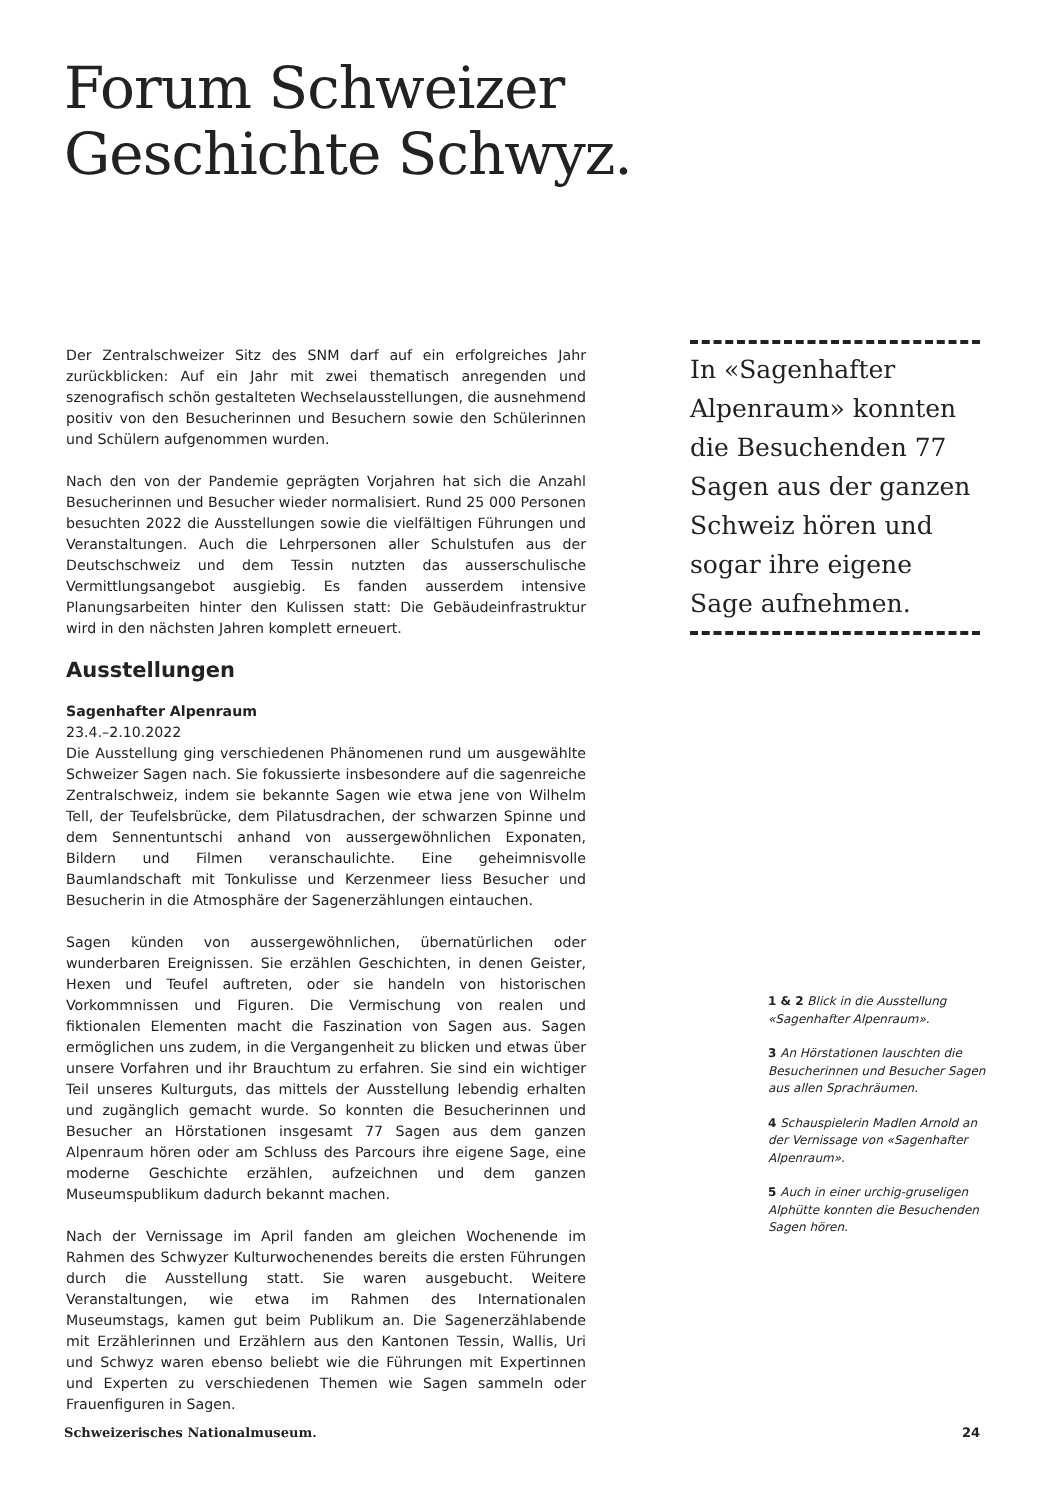Forum Schweizer
Geschichte Schwyz.
Der Zentralschweizer Sitz des SNM darf auf ein erfolgreiches Jahr zurückblicken: Auf ein Jahr mit zwei thematisch anregenden und szenografisch schön gestalteten Wechselausstellungen, die ausnehmend positiv von den Besucherinnen und Besuchern sowie den Schülerinnen und Schülern aufgenommen wurden.
Nach den von der Pandemie geprägten Vorjahren hat sich die Anzahl Besucherinnen und Besucher wieder normalisiert. Rund 25 000 Personen besuchten 2022 die Ausstellungen sowie die vielfältigen Führungen und Veranstaltungen. Auch die Lehrpersonen aller Schulstufen aus der Deutschschweiz und dem Tessin nutzten das ausserschulische Vermittlungsangebot ausgiebig. Es fanden ausserdem intensive Planungsarbeiten hinter den Kulissen statt: Die Gebäudeinfrastruktur wird in den nächsten Jahren komplett erneuert.
Ausstellungen
Sagenhafter Alpenraum
23.4.–2.10.2022
Die Ausstellung ging verschiedenen Phänomenen rund um ausgewählte Schweizer Sagen nach. Sie fokussierte insbesondere auf die sagenreiche Zentralschweiz, indem sie bekannte Sagen wie etwa jene von Wilhelm Tell, der Teufelsbrücke, dem Pilatusdrachen, der schwarzen Spinne und dem Sennentuntschi anhand von aussergewöhnlichen Exponaten, Bildern und Filmen veranschaulichte. Eine geheimnisvolle Baumlandschaft mit Tonkulisse und Kerzenmeer liess Besucher und Besucherin in die Atmosphäre der Sagenerzählungen eintauchen.
Sagen künden von aussergewöhnlichen, übernatürlichen oder wunderbaren Ereignissen. Sie erzählen Geschichten, in denen Geister, Hexen und Teufel auftreten, oder sie handeln von historischen Vorkommnissen und Figuren. Die Vermischung von realen und fiktionalen Elementen macht die Faszination von Sagen aus. Sagen ermöglichen uns zudem, in die Vergangenheit zu blicken und etwas über unsere Vorfahren und ihr Brauchtum zu erfahren. Sie sind ein wichtiger Teil unseres Kulturguts, das mittels der Ausstellung lebendig erhalten und zugänglich gemacht wurde. So konnten die Besucherinnen und Besucher an Hörstationen insgesamt 77 Sagen aus dem ganzen Alpenraum hören oder am Schluss des Parcours ihre eigene Sage, eine moderne Geschichte erzählen, aufzeichnen und dem ganzen Museumspublikum dadurch bekannt machen.
Nach der Vernissage im April fanden am gleichen Wochenende im Rahmen des Schwyzer Kulturwochenendes bereits die ersten Führungen durch die Ausstellung statt. Sie waren ausgebucht. Weitere Veranstaltungen, wie etwa im Rahmen des Internationalen Museumstags, kamen gut beim Publikum an. Die Sagenerzählabende mit Erzählerinnen und Erzählern aus den Kantonen Tessin, Wallis, Uri und Schwyz waren ebenso beliebt wie die Führungen mit Expertinnen und Experten zu verschiedenen Themen wie Sagen sammeln oder Frauenfiguren in Sagen.
In «Sagenhafter Alpenraum» konnten die Besuchenden 77 Sagen aus der ganzen Schweiz hören und sogar ihre eigene Sage aufnehmen.
1 & 2 Blick in die Ausstellung «Sagenhafter Alpenraum».
3 An Hörstationen lauschten die Besucherinnen und Besucher Sagen aus allen Sprachräumen.
4 Schauspielerin Madlen Arnold an der Vernissage von «Sagenhafter Alpenraum».
5 Auch in einer urchig-gruseligen Alphütte konnten die Besuchenden Sagen hören.
Schweizerisches Nationalmuseum. 24